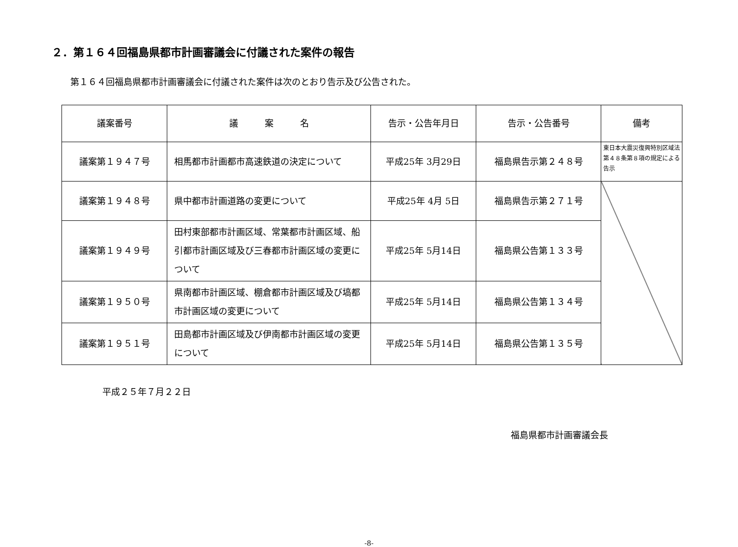２．第１６４回福島県都市計画審議会に付議された案件の報告
第１６４回福島県都市計画審議会に付議された案件は次のとおり告示及び公告された。
| 議案番号 | 議 案 名 | 告示・公告年月日 | 告示・公告番号 | 備考 |
| --- | --- | --- | --- | --- |
| 議案第１９４７号 | 相馬都市計画都市高速鉄道の決定について | 平成25年 3月29日 | 福島県告示第２４８号 | 東日本大震災復興特別区域法第４８条第８項の規定による告示 |
| 議案第１９４８号 | 県中都市計画道路の変更について | 平成25年 4月 5日 | 福島県告示第２７１号 | |
| 議案第１９４９号 | 田村東部都市計画区域、常葉都市計画区域、船引都市計画区域及び三春都市計画区域の変更について | 平成25年 5月14日 | 福島県公告第１３３号 | |
| 議案第１９５０号 | 県南都市計画区域、棚倉都市計画区域及び塙都市計画区域の変更について | 平成25年 5月14日 | 福島県公告第１３４号 | |
| 議案第１９５１号 | 田島都市計画区域及び伊南都市計画区域の変更について | 平成25年 5月14日 | 福島県公告第１３５号 | |
平成２５年７月２２日
福島県都市計画審議会長
-8-